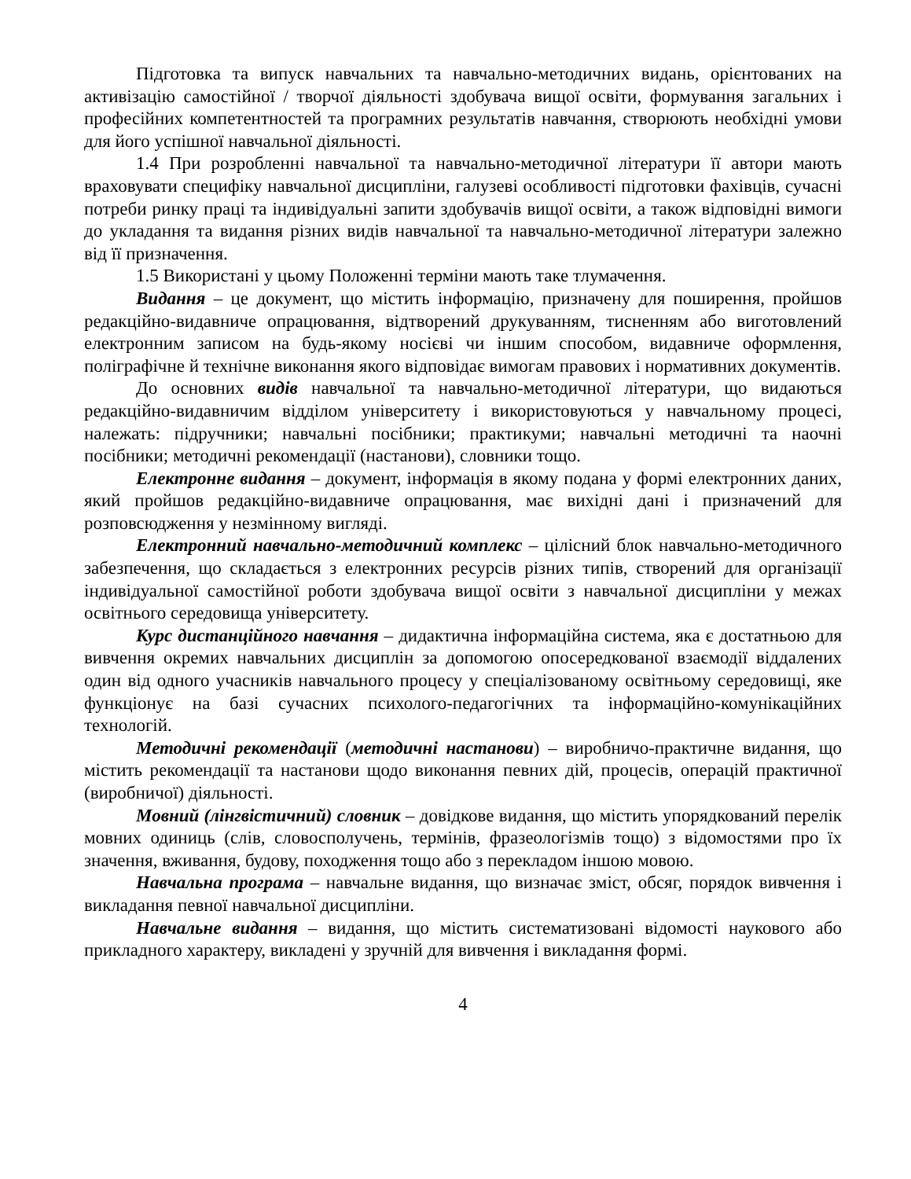Підготовка та випуск навчальних та навчально-методичних видань, орієнтованих на активізацію самостійної / творчої діяльності здобувача вищої освіти, формування загальних і професійних компетентностей та програмних результатів навчання, створюють необхідні умови для його успішної навчальної діяльності.
1.4 При розробленні навчальної та навчально-методичної літератури її автори мають враховувати специфіку навчальної дисципліни, галузеві особливості підготовки фахівців, сучасні потреби ринку праці та індивідуальні запити здобувачів вищої освіти, а також відповідні вимоги до укладання та видання різних видів навчальної та навчально-методичної літератури залежно від її призначення.
1.5 Використані у цьому Положенні терміни мають таке тлумачення.
Видання – це документ, що містить інформацію, призначену для поширення, пройшов редакційно-видавниче опрацювання, відтворений друкуванням, тисненням або виготовлений електронним записом на будь-якому носієві чи іншим способом, видавниче оформлення, поліграфічне й технічне виконання якого відповідає вимогам правових і нормативних документів.
До основних видів навчальної та навчально-методичної літератури, що видаються редакційно-видавничим відділом університету і використовуються у навчальному процесі, належать: підручники; навчальні посібники; практикуми; навчальні методичні та наочні посібники; методичні рекомендації (настанови), словники тощо.
Електронне видання – документ, інформація в якому подана у формі електронних даних, який пройшов редакційно-видавниче опрацювання, має вихідні дані і призначений для розповсюдження у незмінному вигляді.
Електронний навчально-методичний комплекс – цілісний блок навчально-методичного забезпечення, що складається з електронних ресурсів різних типів, створений для організації індивідуальної самостійної роботи здобувача вищої освіти з навчальної дисципліни у межах освітнього середовища університету.
Курс дистанційного навчання – дидактична інформаційна система, яка є достатньою для вивчення окремих навчальних дисциплін за допомогою опосередкованої взаємодії віддалених один від одного учасників навчального процесу у спеціалізованому освітньому середовищі, яке функціонує на базі сучасних психолого-педагогічних та інформаційно-комунікаційних технологій.
Методичні рекомендації (методичні настанови) – виробничо-практичне видання, що містить рекомендації та настанови щодо виконання певних дій, процесів, операцій практичної (виробничої) діяльності.
Мовний (лінгвістичний) словник – довідкове видання, що містить упорядкований перелік мовних одиниць (слів, словосполучень, термінів, фразеологізмів тощо) з відомостями про їх значення, вживання, будову, походження тощо або з перекладом іншою мовою.
Навчальна програма – навчальне видання, що визначає зміст, обсяг, порядок вивчення і викладання певної навчальної дисципліни.
Навчальне видання – видання, що містить систематизовані відомості наукового або прикладного характеру, викладені у зручній для вивчення і викладання формі.
4